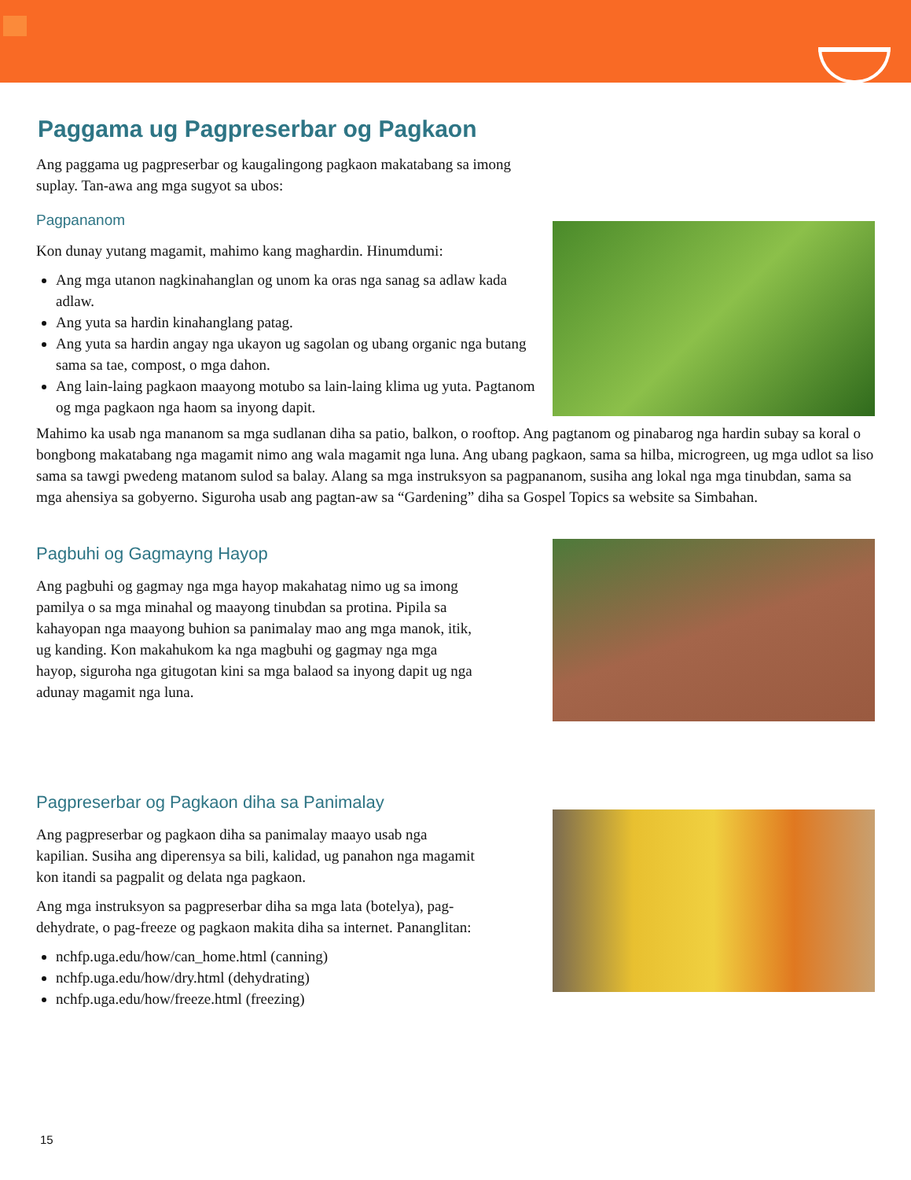Paggama ug Pagpreserbar og Pagkaon
Ang paggama ug pagpreserbar og kaugalingong pagkaon makatabang sa imong suplay. Tan-awa ang mga sugyot sa ubos:
Pagpananom
Kon dunay yutang magamit, mahimo kang maghardin. Hinumdumi:
Ang mga utanon nagkinahanglan og unom ka oras nga sanag sa adlaw kada adlaw.
Ang yuta sa hardin kinahanglang patag.
Ang yuta sa hardin angay nga ukayon ug sagolan og ubang organic nga butang sama sa tae, compost, o mga dahon.
Ang lain-laing pagkaon maayong motubo sa lain-laing klima ug yuta. Pagtanom og mga pagkaon nga haom sa inyong dapit.
Mahimo ka usab nga mananom sa mga sudlanan diha sa patio, balkon, o rooftop. Ang pagtanom og pinabarog nga hardin subay sa koral o bongbong makatabang nga magamit nimo ang wala magamit nga luna. Ang ubang pagkaon, sama sa hilba, microgreen, ug mga udlot sa liso sama sa tawgi pwedeng matanom sulod sa balay. Alang sa mga instruksyon sa pagpananom, susiha ang lokal nga mga tinubdan, sama sa mga ahensiya sa gobyerno. Siguroha usab ang pagtan-aw sa “Gardening” diha sa Gospel Topics sa website sa Simbahan.
Pagbuhi og Gagmayng Hayop
Ang pagbuhi og gagmay nga mga hayop makahatag nimo ug sa imong pamilya o sa mga minahal og maayong tinubdan sa protina. Pipila sa kahayopan nga maayong buhion sa panimalay mao ang mga manok, itik, ug kanding. Kon makahukom ka nga magbuhi og gagmay nga mga hayop, siguroha nga gitugotan kini sa mga balaod sa inyong dapit ug nga adunay magamit nga luna.
Pagpreserbar og Pagkaon diha sa Panimalay
Ang pagpreserbar og pagkaon diha sa panimalay maayo usab nga kapilian. Susiha ang diperensya sa bili, kalidad, ug panahon nga magamit kon itandi sa pagpalit og delata nga pagkaon.
Ang mga instruksyon sa pagpreserbar diha sa mga lata (botelya), pag-dehydrate, o pag-freeze og pagkaon makita diha sa internet. Pananglitan:
nchfp.uga.edu/how/can_home.html (canning)
nchfp.uga.edu/how/dry.html (dehydrating)
nchfp.uga.edu/how/freeze.html (freezing)
15